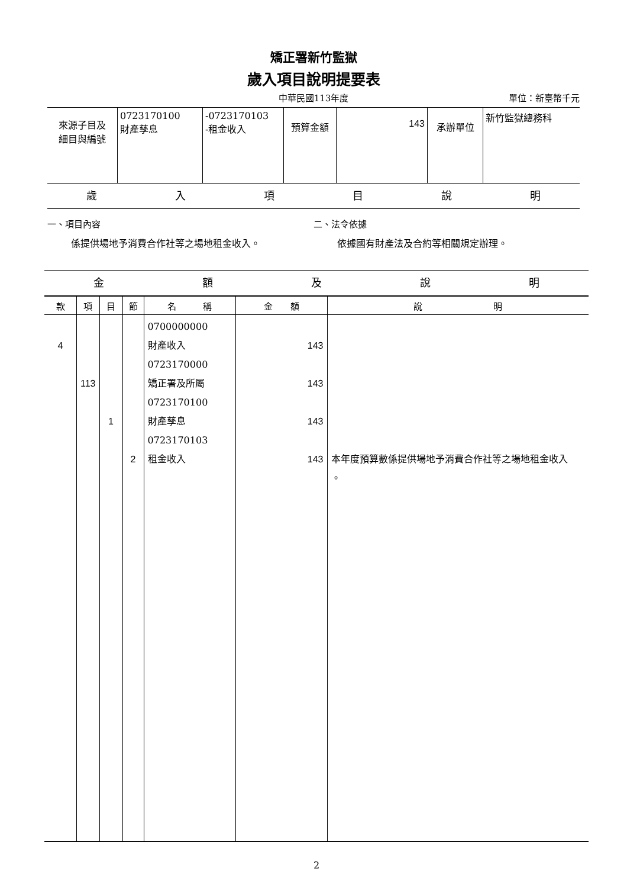矯正署新竹監獄
歲入項目說明提要表
中華民國113年度 單位：新臺幣千元
| 來源子目及 細目與編號 | 0723170100 財產孳息 | -0723170103 -租金收入 | 預算金額 | 143 | 承辦單位 | 新竹監獄總務科 |
歲入項目說明
一、項目內容
係提供場地予消費合作社等之場地租金收入。
二、法令依據
依據國有財產法及合約等相關規定辦理。
金額及說明
| 款 | 項 | 目 | 節 | 名 稱 | 金 額 | 說 明 |
| --- | --- | --- | --- | --- | --- | --- |
| 4 | 113 | 1 | 2 | 0700000000 財產收入 0723170000 矯正署及所屬 0723170100 財產孳息 0723170103 租金收入 | 143 143 143 143 | 本年度預算數係提供場地予消費合作社等之場地租金收入 。 |
2